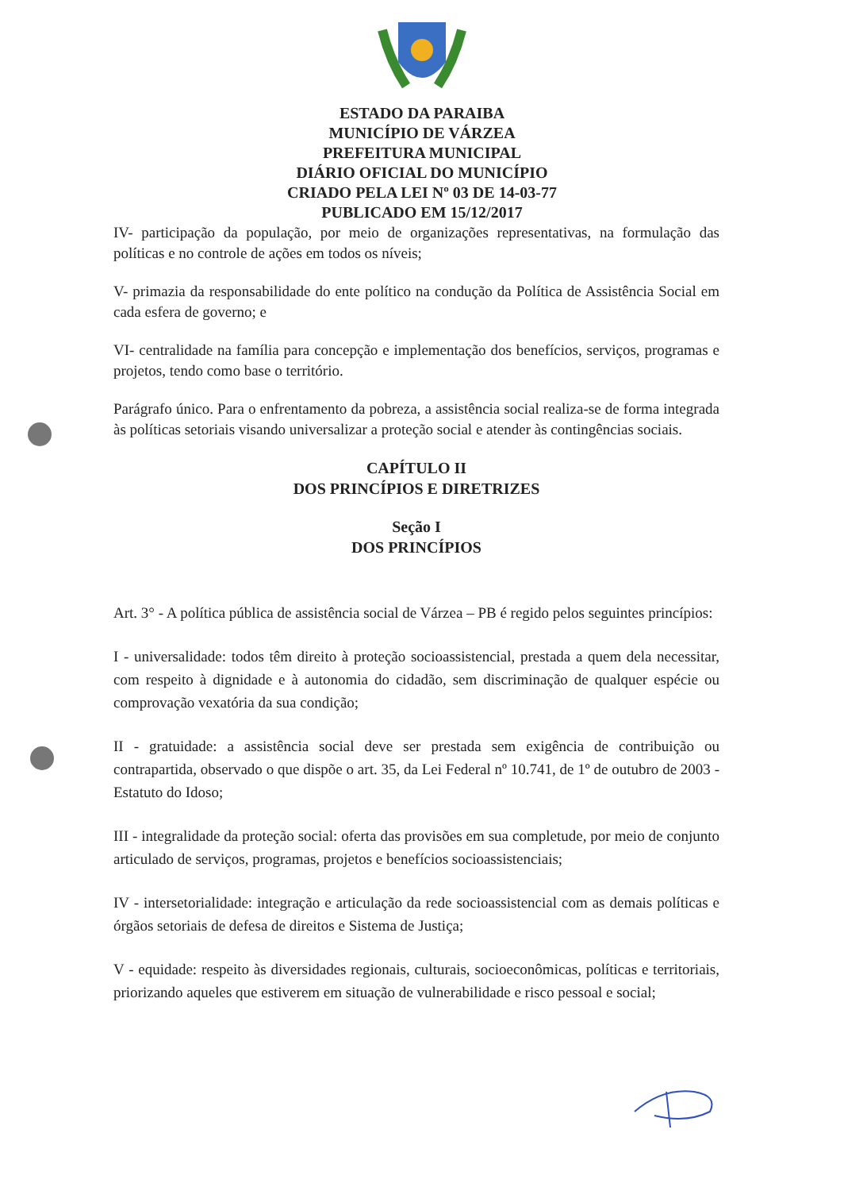ESTADO DA PARAIBA
MUNICÍPIO DE VÁRZEA
PREFEITURA MUNICIPAL
DIÁRIO OFICIAL DO MUNICÍPIO
CRIADO PELA LEI Nº 03 DE 14-03-77
PUBLICADO EM 15/12/2017
IV- participação da população, por meio de organizações representativas, na formulação das políticas e no controle de ações em todos os níveis;
V- primazia da responsabilidade do ente político na condução da Política de Assistência Social em cada esfera de governo; e
VI- centralidade na família para concepção e implementação dos benefícios, serviços, programas e projetos, tendo como base o território.
Parágrafo único. Para o enfrentamento da pobreza, a assistência social realiza-se de forma integrada às políticas setoriais visando universalizar a proteção social e atender às contingências sociais.
CAPÍTULO II
DOS PRINCÍPIOS E DIRETRIZES
Seção I
DOS PRINCÍPIOS
Art. 3° - A política pública de assistência social de Várzea – PB é regido pelos seguintes princípios:
I - universalidade: todos têm direito à proteção socioassistencial, prestada a quem dela necessitar, com respeito à dignidade e à autonomia do cidadão, sem discriminação de qualquer espécie ou comprovação vexatória da sua condição;
II - gratuidade: a assistência social deve ser prestada sem exigência de contribuição ou contrapartida, observado o que dispõe o art. 35, da Lei Federal nº 10.741, de 1º de outubro de 2003 - Estatuto do Idoso;
III - integralidade da proteção social: oferta das provisões em sua completude, por meio de conjunto articulado de serviços, programas, projetos e benefícios socioassistenciais;
IV - intersetorialidade: integração e articulação da rede socioassistencial com as demais políticas e órgãos setoriais de defesa de direitos e Sistema de Justiça;
V - equidade: respeito às diversidades regionais, culturais, socioeconômicas, políticas e territoriais, priorizando aqueles que estiverem em situação de vulnerabilidade e risco pessoal e social;